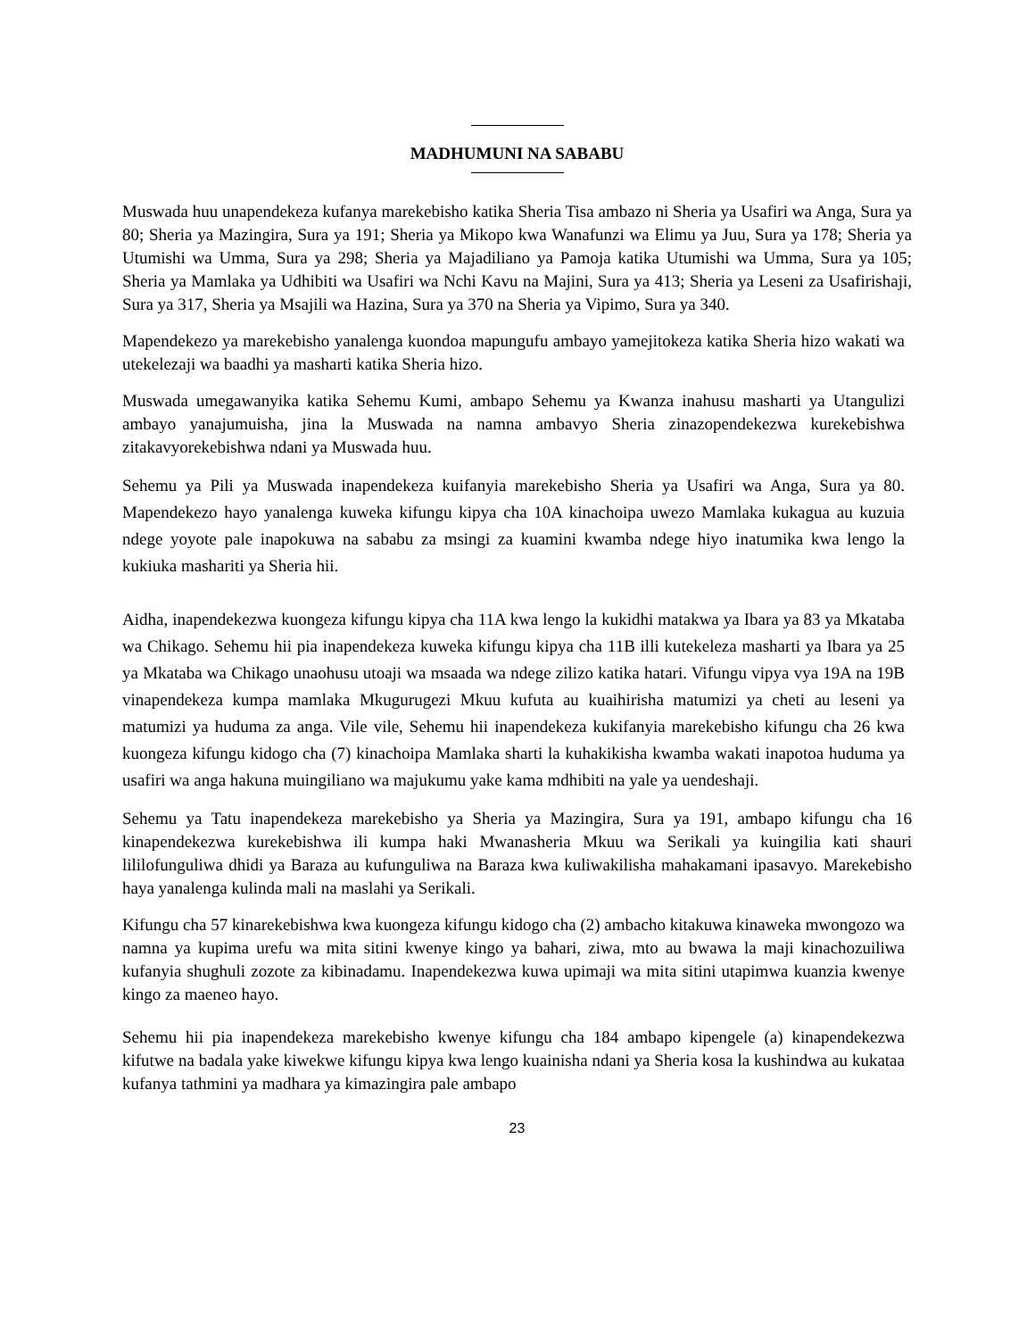MADHUMUNI NA SABABU
Muswada huu unapendekeza kufanya marekebisho katika Sheria Tisa ambazo ni Sheria ya Usafiri wa Anga, Sura ya 80; Sheria ya Mazingira, Sura ya 191; Sheria ya Mikopo kwa Wanafunzi wa Elimu ya Juu, Sura ya 178; Sheria ya Utumishi wa Umma, Sura ya 298; Sheria ya Majadiliano ya Pamoja katika Utumishi wa Umma, Sura ya 105; Sheria ya Mamlaka ya Udhibiti wa Usafiri wa Nchi Kavu na Majini, Sura ya 413; Sheria ya Leseni za Usafirishaji, Sura ya 317, Sheria ya Msajili wa Hazina, Sura ya 370 na Sheria ya Vipimo, Sura ya 340.
Mapendekezo ya marekebisho yanalenga kuondoa mapungufu ambayo yamejitokeza katika Sheria hizo wakati wa utekelezaji wa baadhi ya masharti katika Sheria hizo.
Muswada umegawanyika katika Sehemu Kumi, ambapo Sehemu ya Kwanza inahusu masharti ya Utangulizi ambayo yanajumuisha, jina la Muswada na namna ambavyo Sheria zinazopendekezwa kurekebishwa zitakavyorekebishwa ndani ya Muswada huu.
Sehemu ya Pili ya Muswada inapendekeza kuifanyia marekebisho Sheria ya Usafiri wa Anga, Sura ya 80. Mapendekezo hayo yanalenga kuweka kifungu kipya cha 10A kinachoipa uwezo Mamlaka kukagua au kuzuia ndege yoyote pale inapokuwa na sababu za msingi za kuamini kwamba ndege hiyo inatumika kwa lengo la kukiuka mashariti ya Sheria hii.
Aidha, inapendekezwa kuongeza kifungu kipya cha 11A kwa lengo la kukidhi matakwa ya Ibara ya 83 ya Mkataba wa Chikago. Sehemu hii pia inapendekeza kuweka kifungu kipya cha 11B illi kutekeleza masharti ya Ibara ya 25 ya Mkataba wa Chikago unaohusu utoaji wa msaada wa ndege zilizo katika hatari. Vifungu vipya vya 19A na 19B vinapendekeza kumpa mamlaka Mkugurugezi Mkuu kufuta au kuaihirisha matumizi ya cheti au leseni ya matumizi ya huduma za anga. Vile vile, Sehemu hii inapendekeza kukifanyia marekebisho kifungu cha 26 kwa kuongeza kifungu kidogo cha (7) kinachoipa Mamlaka sharti la kuhakikisha kwamba wakati inapotoa huduma ya usafiri wa anga hakuna muingiliano wa majukumu yake kama mdhibiti na yale ya uendeshaji.
Sehemu ya Tatu inapendekeza marekebisho ya Sheria ya Mazingira, Sura ya 191, ambapo kifungu cha 16 kinapendekezwa kurekebishwa ili kumpa haki Mwanasheria Mkuu wa Serikali ya kuingilia kati shauri lililofunguliwa dhidi ya Baraza au kufunguliwa na Baraza kwa kuliwakilisha mahakamani ipasavyo. Marekebisho haya yanalenga kulinda mali na maslahi ya Serikali.
Kifungu cha 57 kinarekebishwa kwa kuongeza kifungu kidogo cha (2) ambacho kitakuwa kinaweka mwongozo wa namna ya kupima urefu wa mita sitini kwenye kingo ya bahari, ziwa, mto au bwawa la maji kinachozuiliwa kufanyia shughuli zozote za kibinadamu. Inapendekezwa kuwa upimaji wa mita sitini utapimwa kuanzia kwenye kingo za maeneo hayo.
Sehemu hii pia inapendekeza marekebisho kwenye kifungu cha 184 ambapo kipengele (a) kinapendekezwa kifutwe na badala yake kiwekwe kifungu kipya kwa lengo kuainisha ndani ya Sheria kosa la kushindwa au kukataa kufanya tathmini ya madhara ya kimazingira pale ambapo
23